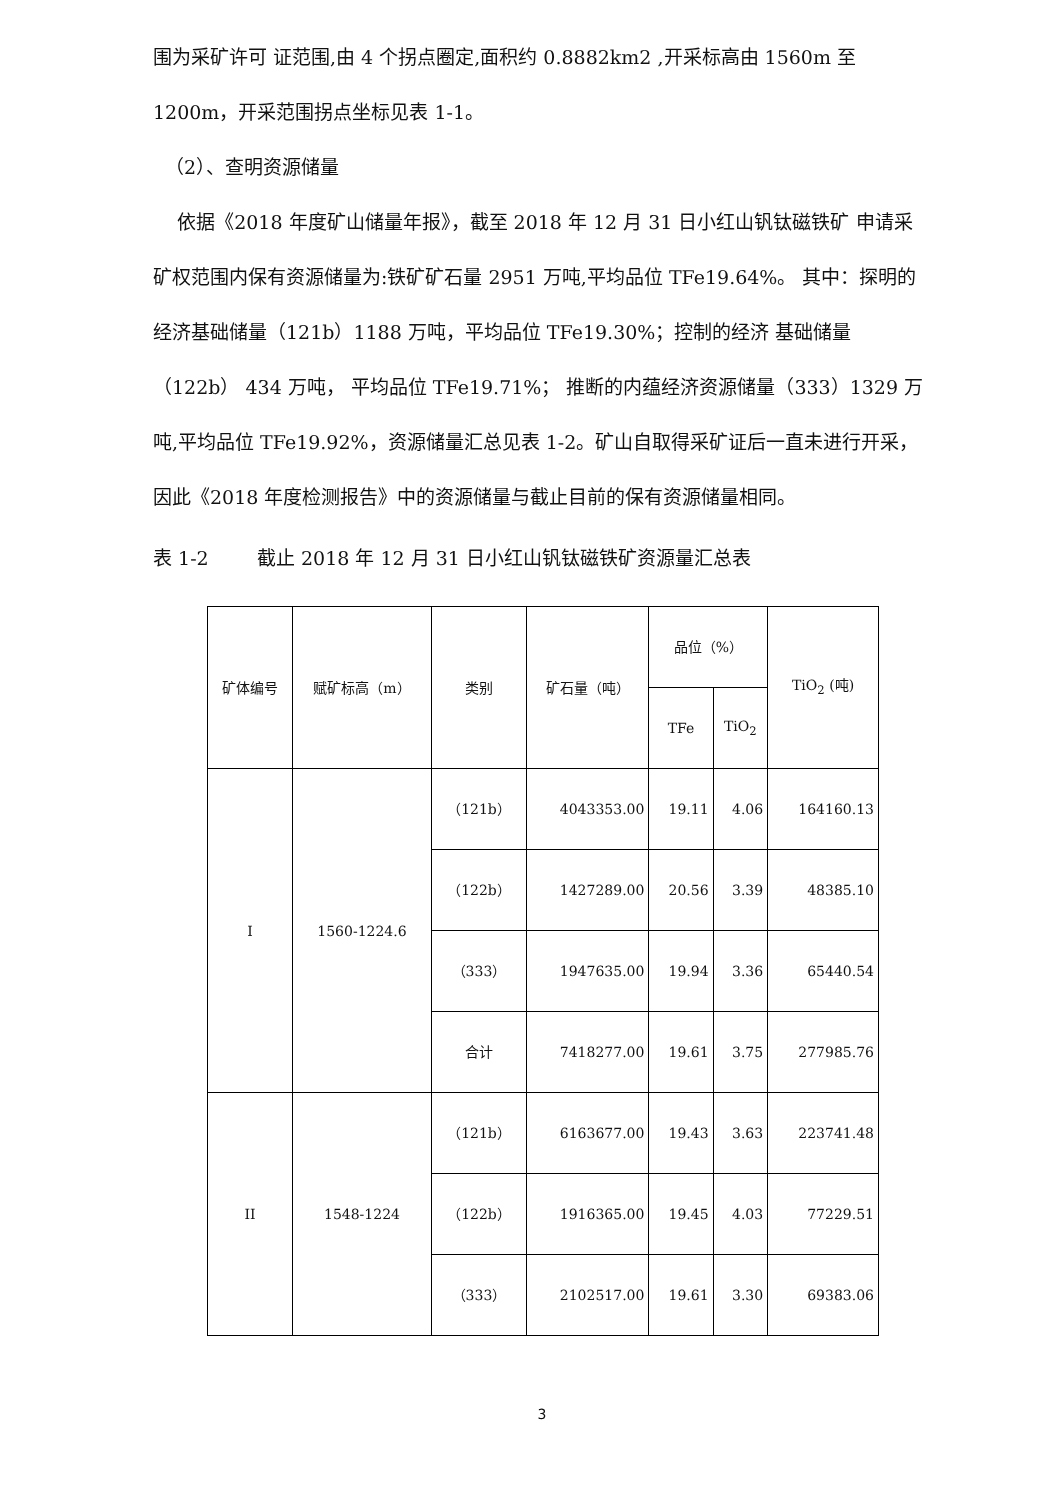围为采矿许可 证范围,由 4 个拐点圈定,面积约 0.8882km2 ,开采标高由 1560m 至 1200m，开采范围拐点坐标见表 1-1。
（2）、查明资源储量
依据《2018 年度矿山储量年报》，截至 2018 年 12 月 31 日小红山钒钛磁铁矿 申请采矿权范围内保有资源储量为:铁矿矿石量 2951 万吨,平均品位 TFe19.64%。 其中：探明的经济基础储量（121b）1188 万吨，平均品位 TFe19.30%；控制的经济 基础储量（122b） 434 万吨， 平均品位 TFe19.71%； 推断的内蕴经济资源储量（333）1329 万吨,平均品位 TFe19.92%，资源储量汇总见表 1-2。矿山自取得采矿证后一直未进行开采， 因此《2018 年度检测报告》中的资源储量与截止目前的保有资源储量相同。
表 1-2 截止 2018 年 12 月 31 日小红山钒钛磁铁矿资源量汇总表
| 矿体编号 | 赋矿标高（m） | 类别 | 矿石量（吨） | 品位（%） | | TiO<sub>2</sub> (吨) |
| --- | --- | --- | --- | --- | --- | --- |
| | | | | TFe | TiO<sub>2</sub> | |
| I | 1560-1224.6 | （121b） | 4043353.00 | 19.11 | 4.06 | 164160.13 |
| | | （122b） | 1427289.00 | 20.56 | 3.39 | 48385.10 |
| | | （333） | 1947635.00 | 19.94 | 3.36 | 65440.54 |
| | | 合计 | 7418277.00 | 19.61 | 3.75 | 277985.76 |
| II | 1548-1224 | （121b） | 6163677.00 | 19.43 | 3.63 | 223741.48 |
| | | （122b） | 1916365.00 | 19.45 | 4.03 | 77229.51 |
| | | （333） | 2102517.00 | 19.61 | 3.30 | 69383.06 |
3